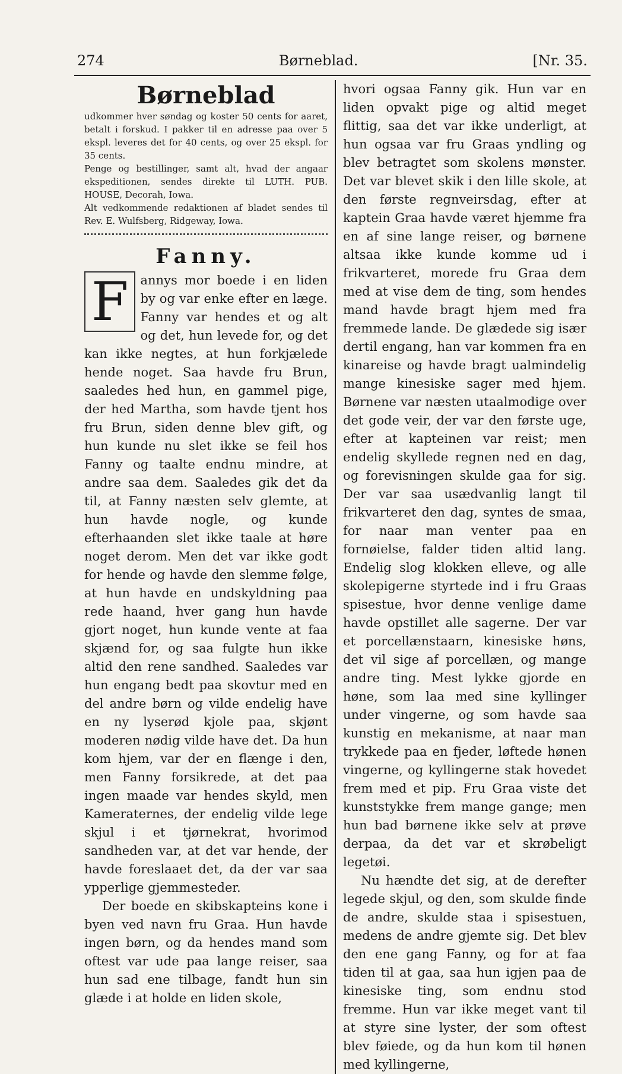274 Børneblad. [Nr. 35.
Børneblad
udkommer hver søndag og koster 50 cents for aaret, betalt i forskud. I pakker til en adresse paa over 5 ekspl. leveres det for 40 cents, og over 25 ekspl. for 35 cents.
Penge og bestillinger, samt alt, hvad der angaar ekspeditionen, sendes direkte til LUTH. PUB. HOUSE, Decorah, Iowa.
Alt vedkommende redaktionen af bladet sendes til Rev. E. Wulfsberg, Ridgeway, Iowa.
Fanny.
Fannys mor boede i en liden by og var enke efter en læge. Fanny var hendes et og alt og det, hun levede for, og det kan ikke negtes, at hun forkjælede hende noget. Saa havde fru Brun, saaledes hed hun, en gammel pige, der hed Martha, som havde tjent hos fru Brun, siden denne blev gift, og hun kunde nu slet ikke se feil hos Fanny og taalte endnu mindre, at andre saa dem. Saaledes gik det da til, at Fanny næsten selv glemte, at hun havde nogle, og kunde efterhaanden slet ikke taale at høre noget derom. Men det var ikke godt for hende og havde den slemme følge, at hun havde en undskyldning paa rede haand, hver gang hun havde gjort noget, hun kunde vente at faa skjænd for, og saa fulgte hun ikke altid den rene sandhed. Saaledes var hun engang bedt paa skovtur med en del andre børn og vilde endelig have en ny lyserød kjole paa, skjønt moderen nødig vilde have det. Da hun kom hjem, var der en flænge i den, men Fanny forsikrede, at det paa ingen maade var hendes skyld, men Kameraternes, der endelig vilde lege skjul i et tjørnekrat, hvorimod sandheden var, at det var hende, der havde foreslaaet det, da der var saa ypperlige gjemmesteder.
Der boede en skibskapteins kone i byen ved navn fru Graa. Hun havde ingen børn, og da hendes mand som oftest var ude paa lange reiser, saa hun sad ene tilbage, fandt hun sin glæde i at holde en liden skole,
hvori ogsaa Fanny gik. Hun var en liden opvakt pige og altid meget flittig, saa det var ikke underligt, at hun ogsaa var fru Graas yndling og blev betragtet som skolens mønster. Det var blevet skik i den lille skole, at den første regnveirsdag, efter at kaptein Graa havde været hjemme fra en af sine lange reiser, og børnene altsaa ikke kunde komme ud i frikvarteret, morede fru Graa dem med at vise dem de ting, som hendes mand havde bragt hjem med fra fremmede lande. De glædede sig især dertil engang, han var kommen fra en kinareise og havde bragt ualmindelig mange kinesiske sager med hjem. Børnene var næsten utaalmodige over det gode veir, der var den første uge, efter at kapteinen var reist; men endelig skyllede regnen ned en dag, og forevisningen skulde gaa for sig. Der var saa usædvanlig langt til frikvarteret den dag, syntes de smaa, for naar man venter paa en fornøielse, falder tiden altid lang. Endelig slog klokken elleve, og alle skolepigerne styrtede ind i fru Graas spisestue, hvor denne venlige dame havde opstillet alle sagerne. Der var et porcellænstaarn, kinesiske høns, det vil sige af porcellæn, og mange andre ting. Mest lykke gjorde en høne, som laa med sine kyllinger under vingerne, og som havde saa kunstig en mekanisme, at naar man trykkede paa en fjeder, løftede hønen vingerne, og kyllingerne stak hovedet frem med et pip. Fru Graa viste det kunststykke frem mange gange; men hun bad børnene ikke selv at prøve derpaa, da det var et skrøbeligt legetøi.
Nu hændte det sig, at de derefter legede skjul, og den, som skulde finde de andre, skulde staa i spisestuen, medens de andre gjemte sig. Det blev den ene gang Fanny, og for at faa tiden til at gaa, saa hun igjen paa de kinesiske ting, som endnu stod fremme. Hun var ikke meget vant til at styre sine lyster, der som oftest blev føiede, og da hun kom til hønen med kyllingerne,